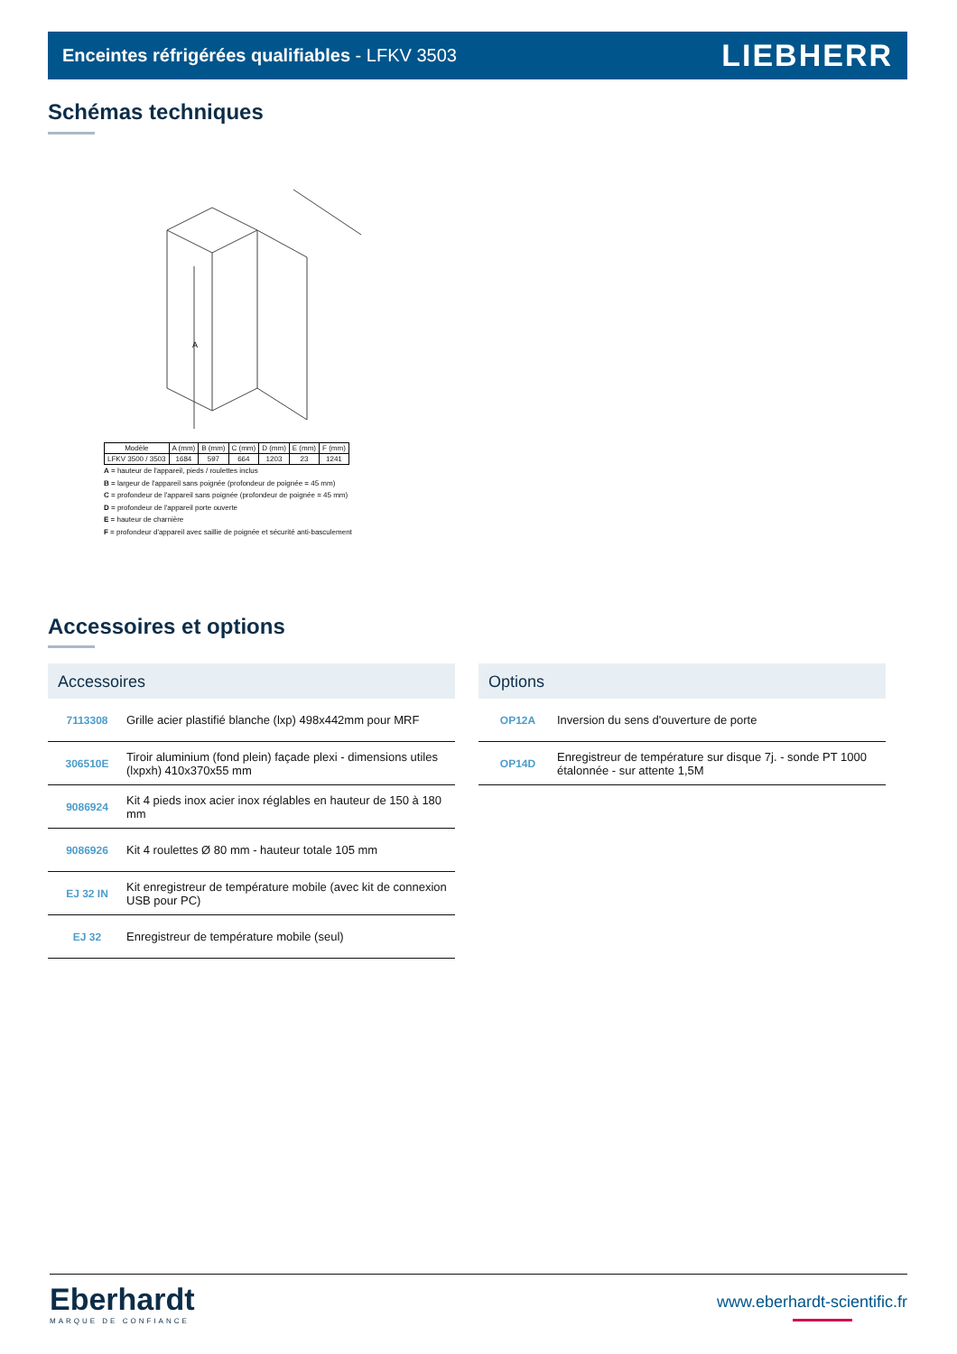Enceintes réfrigérées qualifiables - LFKV 3503
LIEBHERR
Schémas techniques
A
| Modèle | A (mm) | B (mm) | C (mm) | D (mm) | E (mm) | F (mm) |
| LFKV 3500 / 3503 | 1684 | 597 | 664 | 1203 | 23 | 1241 |
A = hauteur de l'appareil, pieds / roulettes inclus
B = largeur de l'appareil sans poignée (profondeur de poignée = 45 mm)
C = profondeur de l'appareil sans poignée (profondeur de poignée = 45 mm)
D = profondeur de l'appareil porte ouverte
E = hauteur de charnière
F = profondeur d'appareil avec saillie de poignée et sécurité anti-basculement
Accessoires et options
Accessoires
| 7113308 | Grille acier plastifié blanche (lxp) 498x442mm pour MRF |
| 306510E | Tiroir aluminium (fond plein) façade plexi - dimensions utiles (lxpxh) 410x370x55 mm |
| 9086924 | Kit 4 pieds inox acier inox réglables en hauteur de 150 à 180 mm |
| 9086926 | Kit 4 roulettes Ø 80 mm - hauteur totale 105 mm |
| EJ 32 IN | Kit enregistreur de température mobile (avec kit de connexion USB pour PC) |
| EJ 32 | Enregistreur de température mobile (seul) |
Options
| OP12A | Inversion du sens d'ouverture de porte |
| OP14D | Enregistreur de température sur disque 7j. - sonde PT 1000 étalonnée - sur attente 1,5M |
Eberhardt
MARQUE DE CONFIANCE
www.eberhardt-scientific.fr